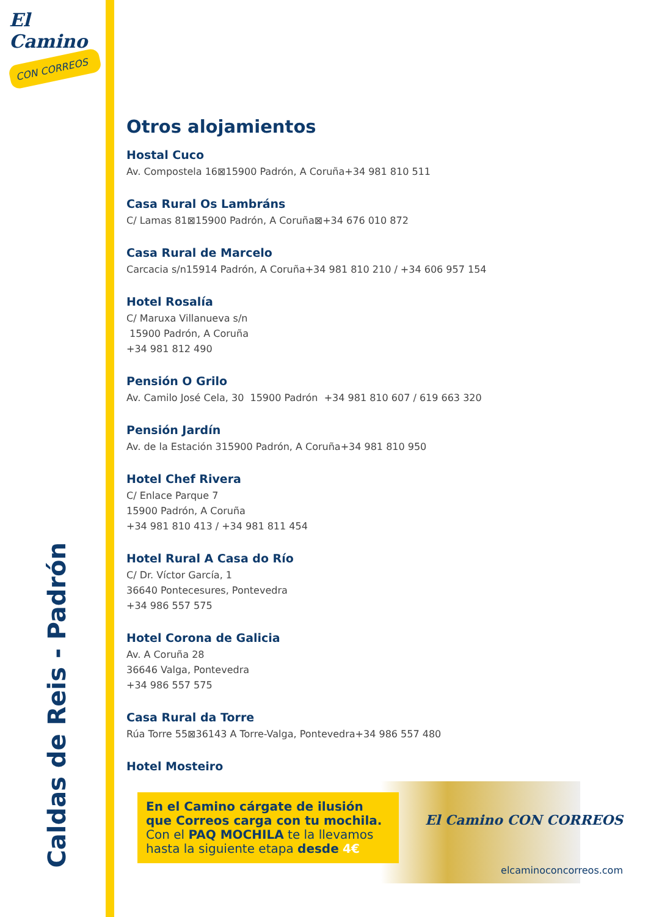El Camino
CON CORREOS
Caldas de Reis - Padrón
Otros alojamientos
Hostal Cuco
Av. Compostela 16⊠15900 Padrón, A Coruña+34 981 810 511
Casa Rural Os Lambráns
C/ Lamas 81⊠15900 Padrón, A Coruña⊠+34 676 010 872
Casa Rural de Marcelo
Carcacia s/n15914 Padrón, A Coruña+34 981 810 210 / +34 606 957 154
Hotel Rosalía
C/ Maruxa Villanueva s/n
15900 Padrón, A Coruña
+34 981 812 490
Pensión O Grilo
Av. Camilo José Cela, 30 15900 Padrón +34 981 810 607 / 619 663 320
Pensión Jardín
Av. de la Estación 315900 Padrón, A Coruña+34 981 810 950
Hotel Chef Rivera
C/ Enlace Parque 7
15900 Padrón, A Coruña
+34 981 810 413 / +34 981 811 454
Hotel Rural A Casa do Río
C/ Dr. Víctor García, 1
36640 Pontecesures, Pontevedra
+34 986 557 575
Hotel Corona de Galicia
Av. A Coruña 28
36646 Valga, Pontevedra
+34 986 557 575
Casa Rural da Torre
Rúa Torre 55⊠36143 A Torre-Valga, Pontevedra+34 986 557 480
Hotel Mosteiro
En el Camino cárgate de ilusión que Correos carga con tu mochila.
Con el PAQ MOCHILA te la llevamos hasta la siguiente etapa desde 4€
El Camino CON CORREOS
elcaminoconcorreos.com